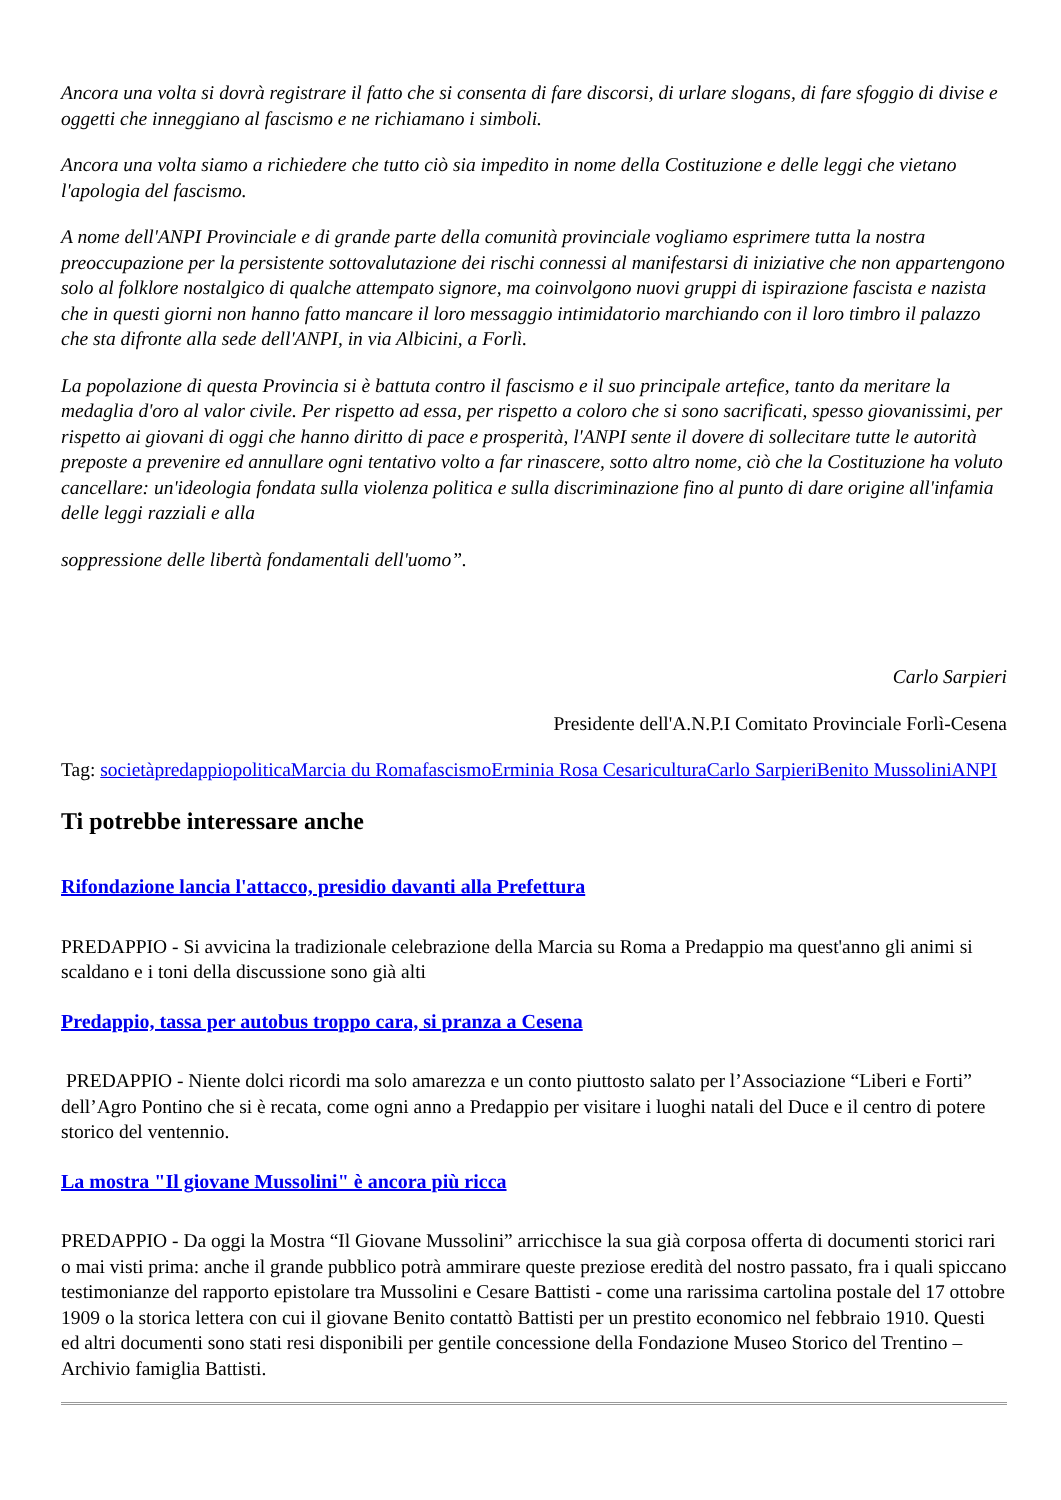Ancora una volta si dovrà registrare il fatto che si consenta di fare discorsi, di urlare slogans, di fare sfoggio di divise e oggetti che inneggiano al fascismo e ne richiamano i simboli.
Ancora una volta siamo a richiedere che tutto ciò sia impedito in nome della Costituzione e delle leggi che vietano l'apologia del fascismo.
A nome dell'ANPI Provinciale e di grande parte della comunità provinciale vogliamo esprimere tutta la nostra preoccupazione per la persistente sottovalutazione dei rischi connessi al manifestarsi di iniziative che non appartengono solo al folklore nostalgico di qualche attempato signore, ma coinvolgono nuovi gruppi di ispirazione fascista e nazista che in questi giorni non hanno fatto mancare il loro messaggio intimidatorio marchiando con il loro timbro il palazzo che sta difronte alla sede dell'ANPI, in via Albicini, a Forlì.
La popolazione di questa Provincia si è battuta contro il fascismo e il suo principale artefice, tanto da meritare la medaglia d'oro al valor civile. Per rispetto ad essa, per rispetto a coloro che si sono sacrificati, spesso giovanissimi, per rispetto ai giovani di oggi che hanno diritto di pace e prosperità, l'ANPI sente il dovere di sollecitare tutte le autorità preposte a prevenire ed annullare ogni tentativo volto a far rinascere, sotto altro nome, ciò che la Costituzione ha voluto cancellare: un'ideologia fondata sulla violenza politica e sulla discriminazione fino al punto di dare origine all'infamia delle leggi razziali e alla
soppressione delle libertà fondamentali dell'uomo”.
Carlo Sarpieri
Presidente dell'A.N.P.I Comitato Provinciale Forlì-Cesena
Tag: società predappio politica Marcia du Roma fascismo Erminia Rosa Cesari cultura Carlo Sarpieri Benito Mussolini ANPI
Ti potrebbe interessare anche
Rifondazione lancia l'attacco, presidio davanti alla Prefettura
PREDAPPIO - Si avvicina la tradizionale celebrazione della Marcia su Roma a Predappio ma quest'anno gli animi si scaldano e i toni della discussione sono già alti
Predappio, tassa per autobus troppo cara, si pranza a Cesena
PREDAPPIO - Niente dolci ricordi ma solo amarezza e un conto piuttosto salato per l’Associazione “Liberi e Forti” dell’Agro Pontino che si è recata, come ogni anno a Predappio per visitare i luoghi natali del Duce e il centro di potere storico del ventennio.
La mostra "Il giovane Mussolini" è ancora più ricca
PREDAPPIO - Da oggi la Mostra “Il Giovane Mussolini” arricchisce la sua già corposa offerta di documenti storici rari o mai visti prima: anche il grande pubblico potrà ammirare queste preziose eredità del nostro passato, fra i quali spiccano testimonianze del rapporto epistolare tra Mussolini e Cesare Battisti - come una rarissima cartolina postale del 17 ottobre 1909 o la storica lettera con cui il giovane Benito contattò Battisti per un prestito economico nel febbraio 1910. Questi ed altri documenti sono stati resi disponibili per gentile concessione della Fondazione Museo Storico del Trentino – Archivio famiglia Battisti.